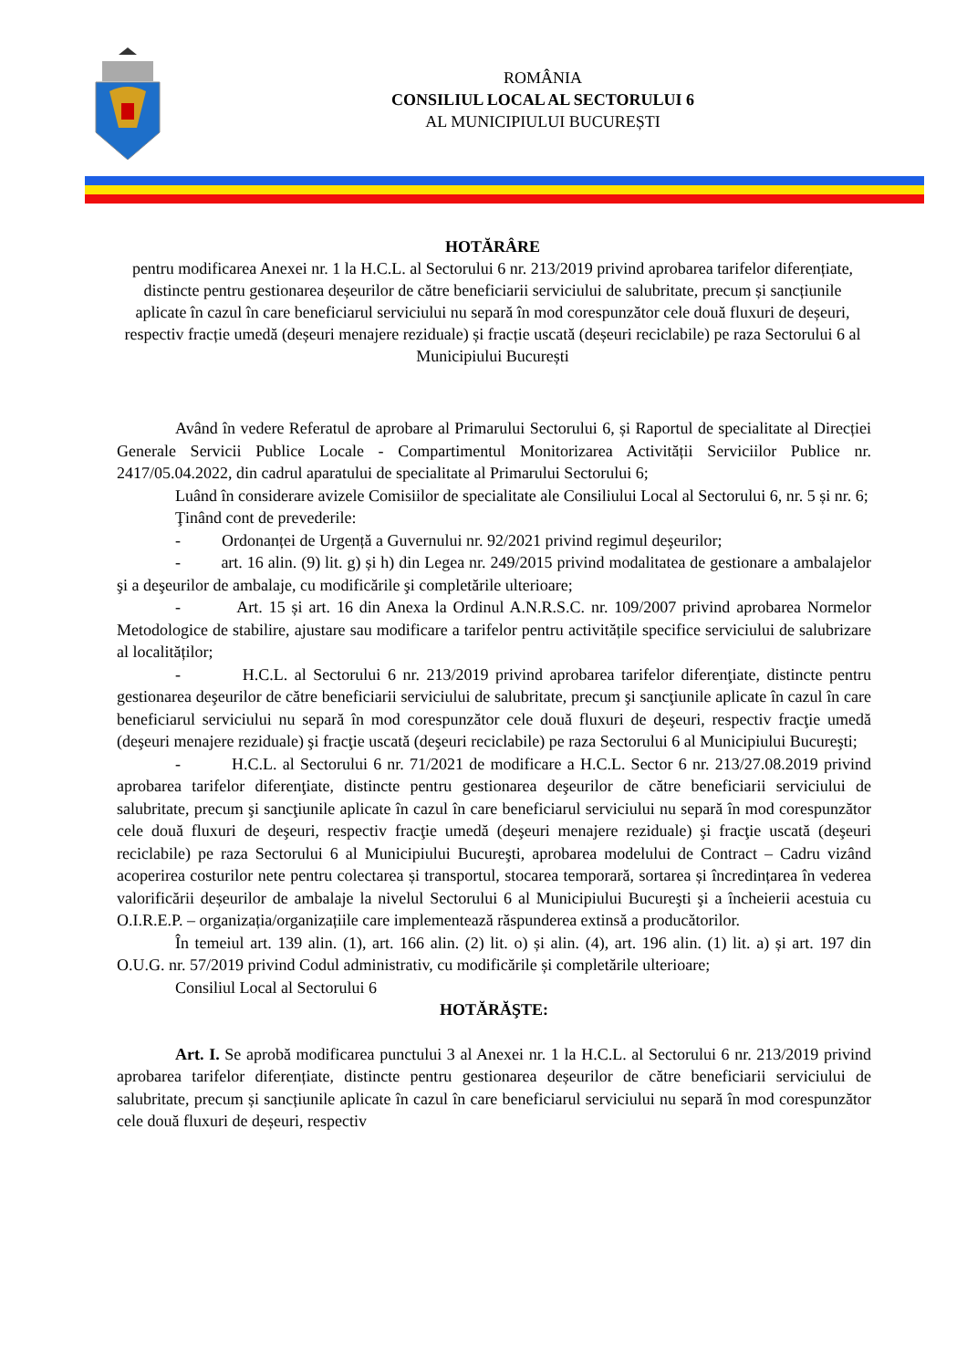ROMÂNIA
CONSILIUL LOCAL AL SECTORULUI 6
AL MUNICIPIULUI BUCUREȘTI
HOTĂRÂRE
pentru modificarea Anexei nr. 1 la H.C.L. al Sectorului 6 nr. 213/2019 privind aprobarea tarifelor diferențiate, distincte pentru gestionarea deșeurilor de către beneficiarii serviciului de salubritate, precum și sancțiunile aplicate în cazul în care beneficiarul serviciului nu separă în mod corespunzător cele două fluxuri de deșeuri, respectiv fracție umedă (deșeuri menajere reziduale) și fracție uscată (deșeuri reciclabile) pe raza Sectorului 6 al Municipiului București
Având în vedere Referatul de aprobare al Primarului Sectorului 6, și Raportul de specialitate al Direcției Generale Servicii Publice Locale - Compartimentul Monitorizarea Activității Serviciilor Publice nr. 2417/05.04.2022, din cadrul aparatului de specialitate al Primarului Sectorului 6;
Luând în considerare avizele Comisiilor de specialitate ale Consiliului Local al Sectorului 6, nr. 5 și nr. 6;
Ţinând cont de prevederile:
- Ordonanței de Urgență a Guvernului nr. 92/2021 privind regimul deşeurilor;
- art. 16 alin. (9) lit. g) și h) din Legea nr. 249/2015 privind modalitatea de gestionare a ambalajelor şi a deşeurilor de ambalaje, cu modificările şi completările ulterioare;
- Art. 15 și art. 16 din Anexa la Ordinul A.N.R.S.C. nr. 109/2007 privind aprobarea Normelor Metodologice de stabilire, ajustare sau modificare a tarifelor pentru activitățile specifice serviciului de salubrizare al localităților;
- H.C.L. al Sectorului 6 nr. 213/2019 privind aprobarea tarifelor diferenţiate, distincte pentru gestionarea deşeurilor de către beneficiarii serviciului de salubritate, precum şi sancţiunile aplicate în cazul în care beneficiarul serviciului nu separă în mod corespunzător cele două fluxuri de deşeuri, respectiv fracţie umedă (deşeuri menajere reziduale) şi fracţie uscată (deşeuri reciclabile) pe raza Sectorului 6 al Municipiului Bucureşti;
- H.C.L. al Sectorului 6 nr. 71/2021 de modificare a H.C.L. Sector 6 nr. 213/27.08.2019 privind aprobarea tarifelor diferenţiate, distincte pentru gestionarea deşeurilor de către beneficiarii serviciului de salubritate, precum şi sancţiunile aplicate în cazul în care beneficiarul serviciului nu separă în mod corespunzător cele două fluxuri de deşeuri, respectiv fracţie umedă (deşeuri menajere reziduale) şi fracţie uscată (deşeuri reciclabile) pe raza Sectorului 6 al Municipiului Bucureşti, aprobarea modelului de Contract – Cadru vizând acoperirea costurilor nete pentru colectarea și transportul, stocarea temporară, sortarea și încredințarea în vederea valorificării deșeurilor de ambalaje la nivelul Sectorului 6 al Municipiului Bucureşti şi a încheierii acestuia cu O.I.R.E.P. – organizația/organizațiile care implementează răspunderea extinsă a producătorilor.
În temeiul art. 139 alin. (1), art. 166 alin. (2) lit. o) și alin. (4), art. 196 alin. (1) lit. a) și art. 197 din O.U.G. nr. 57/2019 privind Codul administrativ, cu modificările și completările ulterioare;
Consiliul Local al Sectorului 6
HOTĂRĂŞTE:
Art. I. Se aprobă modificarea punctului 3 al Anexei nr. 1 la H.C.L. al Sectorului 6 nr. 213/2019 privind aprobarea tarifelor diferențiate, distincte pentru gestionarea deșeurilor de către beneficiarii serviciului de salubritate, precum și sancțiunile aplicate în cazul în care beneficiarul serviciului nu separă în mod corespunzător cele două fluxuri de deșeuri, respectiv